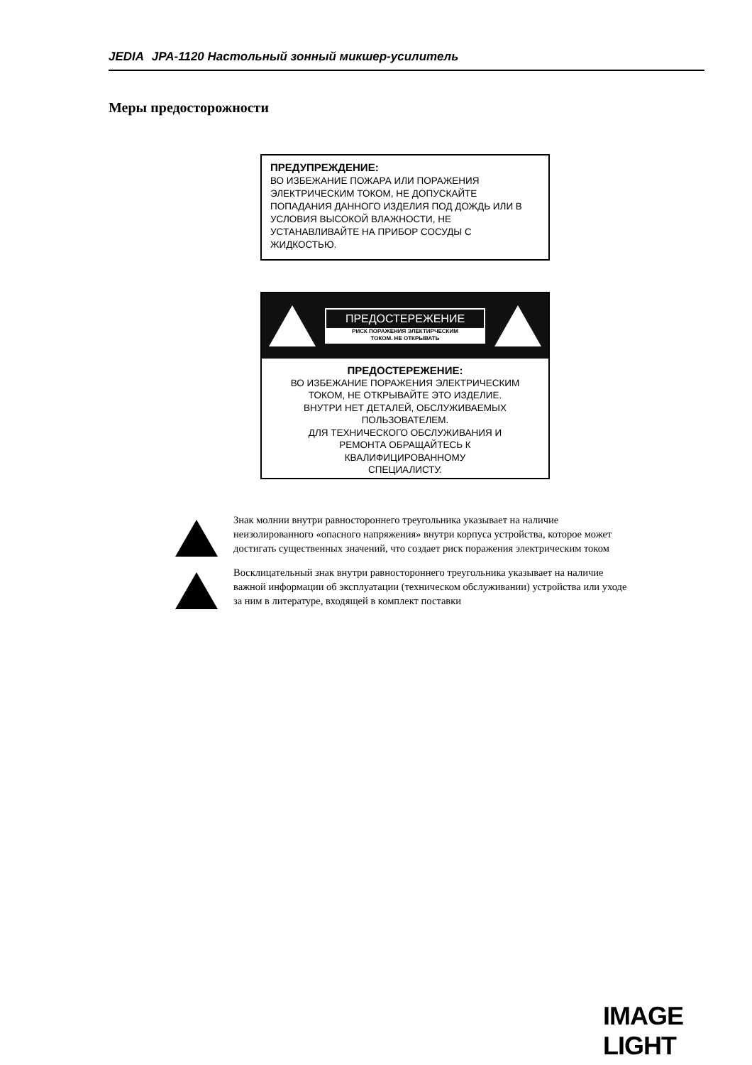JEDIA JPA-1120 Настольный зонный микшер-усилитель
Меры предосторожности
ПРЕДУПРЕЖДЕНИЕ:
ВО ИЗБЕЖАНИЕ ПОЖАРА ИЛИ ПОРАЖЕНИЯ ЭЛЕКТРИЧЕСКИМ ТОКОМ, НЕ ДОПУСКАЙТЕ ПОПАДАНИЯ ДАННОГО ИЗДЕЛИЯ ПОД ДОЖДЬ ИЛИ В УСЛОВИЯ ВЫСОКОЙ ВЛАЖНОСТИ, НЕ УСТАНАВЛИВАЙТЕ НА ПРИБОР СОСУДЫ С ЖИДКОСТЬЮ.
ПРЕДОСТЕРЕЖЕНИЕ
РИСК ПОРАЖЕНИЯ ЭЛЕКТИРЧЕСКИМ
ТОКОМ. НЕ ОТКРЫВАТЬ
ПРЕДОСТЕРЕЖЕНИЕ:
ВО ИЗБЕЖАНИЕ ПОРАЖЕНИЯ ЭЛЕКТРИЧЕСКИМ
ТОКОМ, НЕ ОТКРЫВАЙТЕ ЭТО ИЗДЕЛИЕ.
ВНУТРИ НЕТ ДЕТАЛЕЙ, ОБСЛУЖИВАЕМЫХ
ПОЛЬЗОВАТЕЛЕМ.
ДЛЯ ТЕХНИЧЕСКОГО ОБСЛУЖИВАНИЯ И
РЕМОНТА ОБРАЩАЙТЕСЬ К
КВАЛИФИЦИРОВАННОМУ
СПЕЦИАЛИСТУ.
Знак молнии внутри равностороннего треугольника указывает на наличие неизолированного «опасного напряжения» внутри корпуса устройства, которое может достигать существенных значений, что создает риск поражения электрическим током
Восклицательный знак внутри равностороннего треугольника указывает на наличие важной информации об эксплуатации (техническом обслуживании) устройства или уходе за ним в литературе, входящей в комплект поставки
IMAGE LIGHT